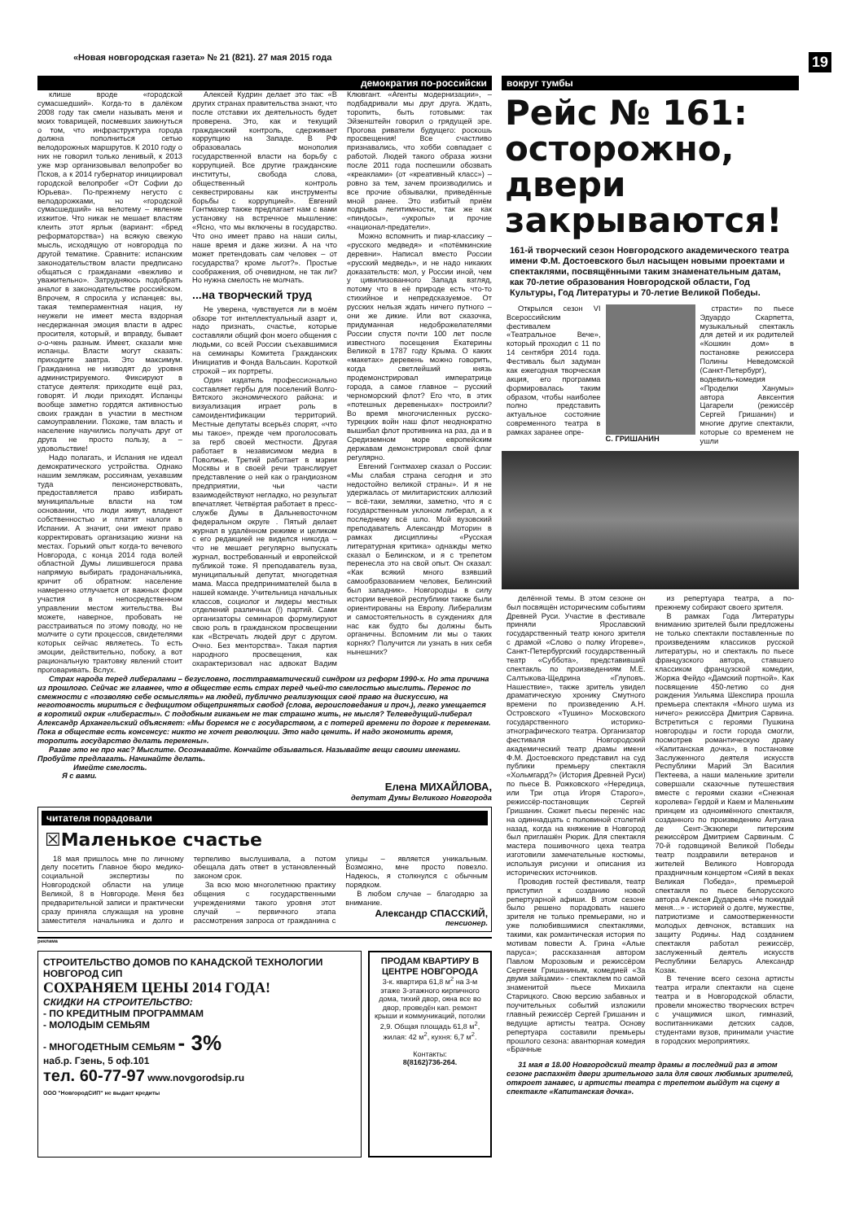«Новая новгородская газета» № 21 (821). 27 мая 2015 года 19
демократия по-российски
клише вроде «городской сумасшедший». Когда-то в далёком 2008 году так смели называть меня и моих товарищей, посмевших заикнуться о том, что инфраструктура города должна пополниться сетью велодорожных маршрутов. К 2010 году о них не говорил только ленивый, к 2013 уже мэр организовывал велопробег во Псков, а к 2014 губернатор инициировал городской велопробег «От Софии до Юрьева». По-прежнему негусто с велодорожками, но «городской сумасшедший» на велотему – явление изжитое. Что никак не мешает властям клеить этот ярлык (вариант: «бред реформаторства») на всякую свежую мысль, исходящую от новгородца по другой тематике. Сравните: испанским законодательством власти предписано общаться с гражданами «вежливо и уважительно». Затрудняюсь подобрать аналог в законодательстве российском. Впрочем, я спросила у испанцев: вы, такая темпераментная нация, ну неужели не имеет места вздорная несдержанная эмоция власти в адрес просителя, который, и вправду, бывает о-о-чень разным. Имеет, сказали мне испанцы. Власти могут сказать: приходите завтра. Это максимум. Гражданина не низводят до уровня администрируемого. Фиксируют в статусе деятеля: приходите ещё раз, говорят. И люди приходят. Испанцы вообще заметно гордятся активностью своих граждан в участии в местном самоуправлении. Похоже, там власть и население научились получать друг от друга не просто пользу, а – удовольствие!
Надо полагать, и Испания не идеал демократического устройства. Однако нашим землякам, россиянам, уехавшим туда пенсионерствовать, предоставляется право избирать муниципальные власти на том основании, что люди живут, владеют собственностью и платят налоги в Испании. А значит, они имеют право корректировать организацию жизни на местах. Горький опыт когда-то вечевого Новгорода, с конца 2014 года волей областной Думы лишившегося права напрямую выбирать градоначальника, кричит об обратном: население намеренно отлучается от важных форм участия в непосредственном управлении местом жительства. Вы можете, наверное, пробовать не расстраиваться по этому поводу, но не молчите о сути процессов, свидетелями которых сейчас являетесь. То есть эмоции, действительно, побоку, а вот рациональную трактовку явлений стоит проговаривать. Вслух.
Алексей Кудрин делает это так: «В других странах правительства знают, что после отставки их деятельность будет проверена. Это, как и текущий гражданский контроль, сдерживает коррупцию на Западе. В РФ образовалась монополия государственной власти на борьбу с коррупцией. Все другие гражданские институты, свобода слова, общественный контроль секвестрированы как инструменты борьбы с коррупцией». Евгений Гонтмахер также предлагает нам с вами установку на встречное мышление: «Ясно, что мы включены в государство. Что оно имеет право на наши силы, наше время и даже жизни. А на что может претендовать сам человек – от государства? кроме льгот?». Простые соображения, об очевидном, не так ли? Но нужна смелость не молчать.
...на творческий труд
Не уверена, чувствуется ли в моём обзоре тот интеллектуальный азарт и, надо признать, счастье, которые составляли общий фон моего общения с людьми, со всей России съехавшимися на семинары Комитета Гражданских Инициатив и Фонда Вальсаин. Короткой строкой – их портреты.
Один издатель профессионально составляет гербы для поселений Волго-Вятского экономического района: и визуализация играет роль в самоидентификации территорий. Местные депутаты всерьёз спорят, «что мы такое», прежде чем проголосовать за герб своей местности. Другая работает в независимом медиа в Поволжье. Третий работает в мэрии Москвы и в своей речи транслирует представление о ней как о грандиозном предприятии, чьи части взаимодействуют негладко, но результат впечатляет. Четвёртая работает в пресс-службе Думы в Дальневосточном федеральном округе . Пятый делает журнал в удалённом режиме и целиком с его редакцией не виделся никогда – что не мешает регулярно выпускать журнал, востребованный и европейской публикой тоже. Я преподаватель вуза, муниципальный депутат, многодетная мама. Масса предпринимателей была в нашей команде. Учительница начальных классов, социолог и лидеры местных отделений различных (!) партий. Сами организаторы семинаров формулируют свою роль в гражданском просвещении как «Встречать людей друг с другом. Очно. Без менторства». Такая партия народного просвещения, как охарактеризовал нас адвокат Вадим Клювгант. «Агенты модернизации», – подбадривали мы друг друга. Ждать, торопить, быть готовыми: так Эйзенштейн говорил о грядущей эре. Прогова риватели будущего: роскошь просвещения! Все счастливо признавались, что хобби совпадает с работой. Людей такого образа жизни после 2011 года поспешили обозвать «креаклами» (от «креативный класс») – ровно за тем, зачем производились и все прочие обзывалки, приведённые мной ранее. Это избитый приём подрыва легитимности, так же как «пиндосы», «укропы» и прочие «национал-предатели».
Можно вспомнить и пиар-классику – «русского медведя» и «потёмкинские деревни». Написал вместо России «русский медведь», и не надо никаких доказательств: мол, у России иной, чем у цивилизованного Запада взгляд, потому что в её природе есть что-то стихийное и непредсказуемое. От русских нельзя ждать ничего путного – они же дикие. Или вот сказочка, придуманная недоброжелателями России спустя почти 100 лет после известного посещения Екатерины Великой в 1787 году Крыма. О каких «макетах» деревень можно говорить, когда светлейший князь продемонстрировал императрице города, а самое главное – русский черноморский флот? Его что, в этих «потешных деревеньках» построили? Во время многочисленных русско-турецких войн наш флот неоднократно вышибал флот противника на раз, да и в Средиземном море европейским державам демонстрировал свой флаг регулярно.
Евгений Гонтмахер сказал о России: «Мы слабая страна сегодня и это недостойно великой страны». И я не удержалась от милитаристских аллюзий – всё-таки, земляки, заметно, что я с государственным уклоном либерал, а к последнему всё шло. Мой вузовский преподаватель Александр Моторин в рамках дисциплины «Русская литературная критика» однажды метко сказал о Белинском, и я с трепетом перенесла это на свой опыт. Он сказал: «Как всякий много взявший самообразованием человек, Белинский был западник». Новгородцы в силу истории вечевой республики также были ориентированы на Европу. Либерализм и самостоятельность в суждениях для нас как будто бы должны быть органичны. Вспомним ли мы о таких корнях? Получится ли узнать в них себя нынешних?
Страх народа перед либералами – безусловно, посттравматический синдром из реформ 1990-х. Но эта причина из прошлого. Сейчас же главнее, что в обществе есть страх перед чьей-то смелостью мыслить. Перенос по смежности с «позволяю себе осмыслять» на людей, публично реализующих своё право на дискуссию, на неготовность мириться с дефицитом общепринятых свобод (слова, вероисповедания и проч.), легко умещается в короткий окрик «либерасты». С подобным гиканьем не так страшно жить, не мысля? Телеведущий-либерал Александр Архангельский объясняет: «Мы боремся не с государством, а с потерей времени по дороге к переменам. Пока в обществе есть консенсус: никто не хочет революции. Это надо ценить. И надо экономить время, торопить государство делать перемены».
Разве это не про нас? Мыслите. Осознавайте. Кончайте обзываться. Называйте вещи своими именами. Пробуйте предлагать. Начинайте делать.
Имейте смелость.
Я с вами.
Елена МИХАЙЛОВА,
депутат Думы Великого Новгорода
читателя порадовали
☒Маленькое счастье
18 мая пришлось мне по личному делу посетить Главное бюро медико-социальной экспертизы по Новгородской области на улице Великой, 8 в Новгороде. Меня без предварительной записи и практически сразу приняла служащая на уровне заместителя начальника и долго и терпеливо выслушивала, а потом обещала дать ответ в установленный законом срок.
За всю мою многолетнюю практику общения с государственными учреждениями такого уровня этот случай – первичного этапа рассмотрения запроса от гражданина с улицы – является уникальным. Возможно, мне просто повезло. Надеюсь, я столкнулся с обычным порядком.
В любом случае – благодарю за внимание.
Александр СПАССКИЙ,
пенсионер.
реклама
СТРОИТЕЛЬСТВО ДОМОВ ПО КАНАДСКОЙ ТЕХНОЛОГИИ
НОВГОРОД СИП
СОХРАНЯЕМ ЦЕНЫ 2014 ГОДА!
СКИДКИ НА СТРОИТЕЛЬСТВО:
- ПО КРЕДИТНЫМ ПРОГРАММАМ
- МОЛОДЫМ СЕМЬЯМ
- МНОГОДЕТНЫМ СЕМЬЯМ - 3%
наб.р. Гзень, 5 оф.101
тел. 60-77-97 www.novgorodsip.ru
ООО "НовгородСИП" не выдает кредиты
ПРОДАМ КВАРТИРУ В ЦЕНТРЕ НОВГОРОДА
3-к. квартира 61,8 м<sup>2</sup> на 3-м этаже 3-этажного кирпичного дома, тихий двор, окна все во двор, проведён кап. ремонт крыши и коммуникаций, потолки 2,9. Общая площадь 61,8 м<sup>2</sup>, жилая: 42 м<sup>2</sup>, кухня: 6,7 м<sup>2</sup>.
Контакты:
8(8162)736-264.
вокруг тумбы
Рейс № 161: осторожно, двери закрываются!
161-й творческий сезон Новгородского академического театра имени Ф.М. Достоевского был насыщен новыми проектами и спектаклями, посвящёнными таким знаменательным датам, как 70-летие образования Новгородской области, Год Культуры, Год Литературы и 70-летие Великой Победы.
Открылся сезон VI Всероссийским фестивалем «Театральное Вече», который проходил с 11 по 14 сентября 2014 года. Фестиваль был задуман как ежегодная творческая акция, его программа формировалась таким образом, чтобы наиболее полно представить актуальное состояние современного театра в рамках заранее опре-
С. ГРИШАНИН страсти» по пьесе Эдуардо Скарпетта, музыкальный спектакль для детей и их родителей «Кошкин дом» в постановке режиссера Полины Неведомской (Санкт-Петербург), водевиль-комедия «Проделки Ханумы» автора Авксентия Цагарели (режиссёр Сергей Гришанин) и многие другие спектакли, которые со временем не ушли
делённой темы. В этом сезоне он был посвящён историческим событиям Древней Руси. Участие в фестивале приняли Ярославский государственный театр юного зрителя с драмой «Слово о полку Игореве», Санкт-Петербургский государственный театр «Суббота», представивший спектакль по произведениям М.Е. Салтыкова-Щедрина «Глуповъ. Нашествие», также зритель увидел драматическую хронику Смутного времени по произведению А.Н. Островского «Тушино» Московского государственного историко-этнографического театра. Организатор фестиваля Новгородский академический театр драмы имени Ф.М. Достоевского представил на суд публики премьеру спектакля «Хольмгард?» (История Древней Руси) по пьесе В. Рожковского «Нередица, или Три отца Игоря Старого», режиссёр-постановщик Сергей Гришанин. Сюжет пьесы перенёс нас на одиннадцать с половиной столетий назад, когда на княжение в Новгород был приглашён Рюрик. Для спектакля мастера пошивочного цеха театра изготовили замечательные костюмы, используя рисунки и описания из исторических источников.
Проводив гостей фестиваля, театр приступил к созданию новой репертуарной афиши. В этом сезоне было решено порадовать нашего зрителя не только премьерами, но и уже полюбившимися спектаклями, такими, как романтическая история по мотивам повести А. Грина «Алые паруса»; рассказанная автором Павлом Морозовым и режиссёром Сергеем Гришаниным, комедией «За двумя зайцами» - спектаклем по самой знаменитой пьесе Михаила Старицкого. Свою версию забавных и поучительных событий изложили главный режиссёр Сергей Гришанин и ведущие артисты театра. Основу репертуара составили премьеры прошлого сезона: авантюрная комедия «Брачные
из репертуара театра, а по-прежнему собирают своего зрителя.
В рамках Года Литературы вниманию зрителей были предложены не только спектакли поставленные по произведениям классиков русской литературы, но и спектакль по пьесе французского автора, ставшего классиком французской комедии, Жоржа Фейдо «Дамский портной». Как посвящение 450-летию со дня рождения Уильяма Шекспира прошла премьера спектакля «Много шума из ничего» режиссёра Дмитрия Сарвина. Встретиться с героями Пушкина новгородцы и гости города смогли, посмотрев романтическую драму «Капитанская дочка», в постановке Заслуженного деятеля искусств Республики Марий Эл Василия Пектеева, а наши маленькие зрители совершали сказочные путешествия вместе с героями сказки «Снежная королева» Гердой и Каем и Маленьким принцем из одноимённого спектакля, созданного по произведению Антуана де Сент-Экзюпери питерским режиссёром Дмитрием Сарвиным. С 70-й годовщиной Великой Победы театр поздравили ветеранов и жителей Великого Новгорода праздничным концертом «Сияй в веках Великая Победа», премьерой спектакля по пьесе белорусского автора Алексея Дударева «Не покидай меня…» - историей о долге, мужестве, патриотизме и самоотверженности молодых девчонок, вставших на защиту Родины. Над созданием спектакля работал режиссёр, заслуженный деятель искусств Республики Беларусь Александр Козак.
В течение всего сезона артисты театра играли спектакли на сцене театра и в Новгородской области, провели множество творческих встреч с учащимися школ, гимназий, воспитанниками детских садов, студентами вузов, принимали участие в городских мероприятиях.
31 мая в 18.00 Новгородский театр драмы в последний раз в этом сезоне распахнёт двери зрительного зала для своих любимых зрителей, откроет занавес, и артисты театра с трепетом выйдут на сцену в спектакле «Капитанская дочка».